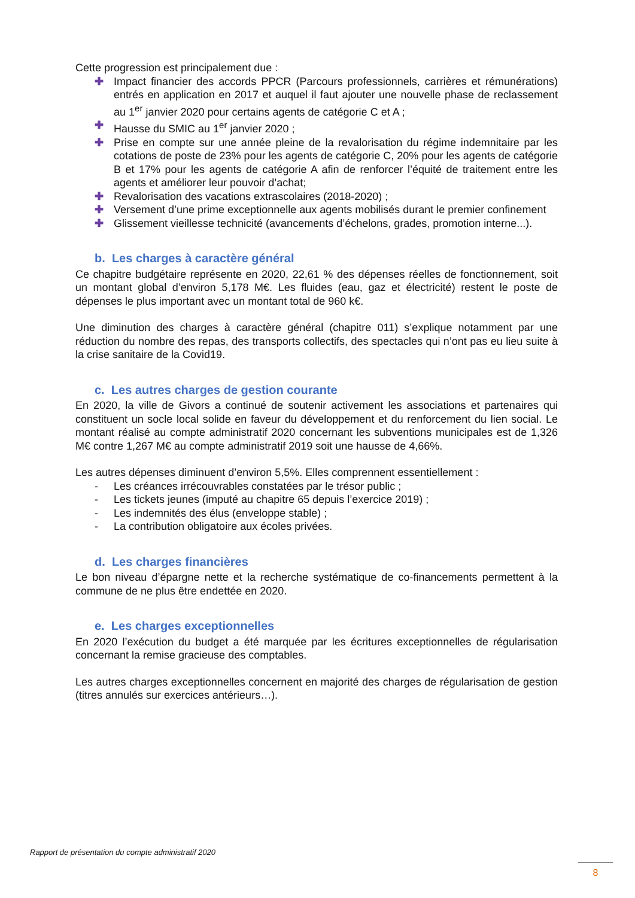Cette progression est principalement due :
✚ Impact financier des accords PPCR (Parcours professionnels, carrières et rémunérations) entrés en application en 2017 et auquel il faut ajouter une nouvelle phase de reclassement au 1<sup>er</sup> janvier 2020 pour certains agents de catégorie C et A ;
✚ Hausse du SMIC au 1<sup>er</sup> janvier 2020 ;
✚ Prise en compte sur une année pleine de la revalorisation du régime indemnitaire par les cotations de poste de 23% pour les agents de catégorie C, 20% pour les agents de catégorie B et 17% pour les agents de catégorie A afin de renforcer l’équité de traitement entre les agents et améliorer leur pouvoir d’achat;
✚ Revalorisation des vacations extrascolaires (2018-2020) ;
✚ Versement d’une prime exceptionnelle aux agents mobilisés durant le premier confinement
✚ Glissement vieillesse technicité (avancements d’échelons, grades, promotion interne...).
b. Les charges à caractère général
Ce chapitre budgétaire représente en 2020, 22,61 % des dépenses réelles de fonctionnement, soit un montant global d’environ 5,178 M€. Les fluides (eau, gaz et électricité) restent le poste de dépenses le plus important avec un montant total de 960 k€.
Une diminution des charges à caractère général (chapitre 011) s’explique notamment par une réduction du nombre des repas, des transports collectifs, des spectacles qui n’ont pas eu lieu suite à la crise sanitaire de la Covid19.
c. Les autres charges de gestion courante
En 2020, la ville de Givors a continué de soutenir activement les associations et partenaires qui constituent un socle local solide en faveur du développement et du renforcement du lien social. Le montant réalisé au compte administratif 2020 concernant les subventions municipales est de 1,326 M€ contre 1,267 M€ au compte administratif 2019 soit une hausse de 4,66%.
Les autres dépenses diminuent d’environ 5,5%. Elles comprennent essentiellement :
- Les créances irrécouvrables constatées par le trésor public ;
- Les tickets jeunes (imputé au chapitre 65 depuis l’exercice 2019) ;
- Les indemnités des élus (enveloppe stable) ;
- La contribution obligatoire aux écoles privées.
d. Les charges financières
Le bon niveau d’épargne nette et la recherche systématique de co-financements permettent à la commune de ne plus être endettée en 2020.
e. Les charges exceptionnelles
En 2020 l’exécution du budget a été marquée par les écritures exceptionnelles de régularisation concernant la remise gracieuse des comptables.
Les autres charges exceptionnelles concernent en majorité des charges de régularisation de gestion (titres annulés sur exercices antérieurs…).
Rapport de présentation du compte administratif 2020
8